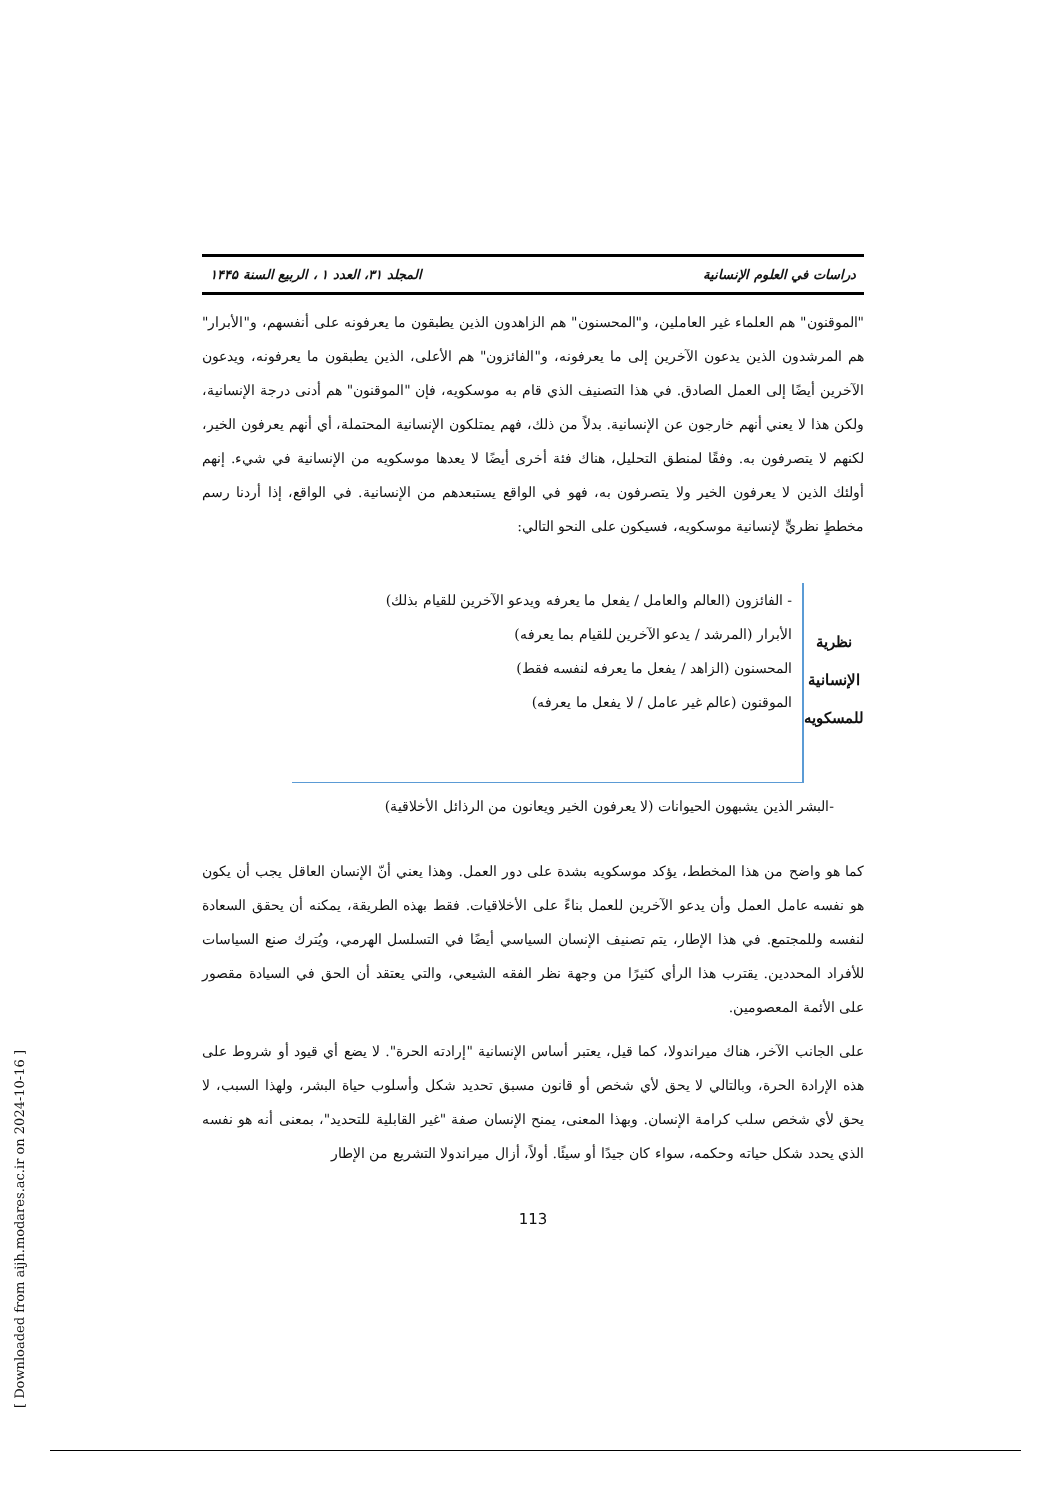[ Downloaded from aijh.modares.ac.ir on 2024-10-16 ]
دراسات في العلوم الإنسانية المجلد ۳۱، العدد ۱ ، الربيع السنة ۱۴۴۵
"الموقنون" هم العلماء غير العاملين، و"المحسنون" هم الزاهدون الذين يطبقون ما يعرفونه على أنفسهم، و"الأبرار" هم المرشدون الذين يدعون الآخرين إلى ما يعرفونه، و"الفائزون" هم الأعلى، الذين يطبقون ما يعرفونه، ويدعون الآخرين أيضًا إلى العمل الصادق. في هذا التصنيف الذي قام به موسكويه، فإن "الموقنون" هم أدنى درجة الإنسانية، ولكن هذا لا يعني أنهم خارجون عن الإنسانية. بدلاً من ذلك، فهم يمتلكون الإنسانية المحتملة، أي أنهم يعرفون الخير، لكنهم لا يتصرفون به. وفقًا لمنطق التحليل، هناك فئة أخرى أيضًا لا يعدها موسكويه من الإنسانية في شيء. إنهم أولئك الذين لا يعرفون الخير ولا يتصرفون به، فهو في الواقع يستبعدهم من الإنسانية. في الواقع، إذا أردنا رسم مخططٍ نظريٍّ لإنسانية موسكويه، فسيكون على النحو التالي:
نظرية
الإنسانية
للمسكويه
- الفائزون (العالم والعامل / يفعل ما يعرفه ويدعو الآخرين للقيام بذلك)
الأبرار (المرشد / يدعو الآخرين للقيام بما يعرفه)
المحسنون (الزاهد / يفعل ما يعرفه لنفسه فقط)
الموقنون (عالم غير عامل / لا يفعل ما يعرفه)
-البشر الذين يشبهون الحيوانات (لا يعرفون الخير ويعانون من الرذائل الأخلاقية)
كما هو واضح من هذا المخطط، يؤكد موسكويه بشدة على دور العمل. وهذا يعني أنّ الإنسان العاقل يجب أن يكون هو نفسه عامل العمل وأن يدعو الآخرين للعمل بناءً على الأخلاقيات. فقط بهذه الطريقة، يمكنه أن يحقق السعادة لنفسه وللمجتمع. في هذا الإطار، يتم تصنيف الإنسان السياسي أيضًا في التسلسل الهرمي، ويُترك صنع السياسات للأفراد المحددين. يقترب هذا الرأي كثيرًا من وجهة نظر الفقه الشيعي، والتي يعتقد أن الحق في السيادة مقصور على الأئمة المعصومين.
على الجانب الآخر، هناك ميراندولا، كما قيل، يعتبر أساس الإنسانية "إرادته الحرة". لا يضع أي قيود أو شروط على هذه الإرادة الحرة، وبالتالي لا يحق لأي شخص أو قانون مسبق تحديد شكل وأسلوب حياة البشر، ولهذا السبب، لا يحق لأي شخص سلب كرامة الإنسان. وبهذا المعنى، يمنح الإنسان صفة "غير القابلية للتحديد"، بمعنى أنه هو نفسه الذي يحدد شكل حياته وحكمه، سواء كان جيدًا أو سيئًا. أولاً، أزال ميراندولا التشريع من الإطار
113